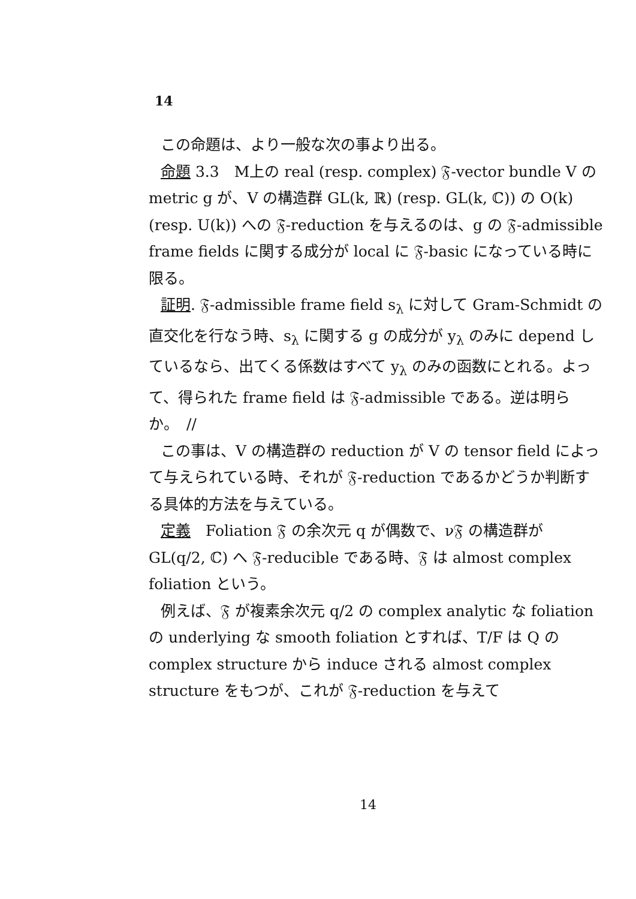14
この命題は、より一般な次の事より出る。
命題 3.3　M上の real (resp. complex) 𝔉-vector bundle V の metric g が、V の構造群 GL(k, ℝ) (resp. GL(k, ℂ)) の O(k) (resp. U(k)) への 𝔉-reduction を与えるのは、g の 𝔉-admissible frame fields に関する成分が local に 𝔉-basic になっている時に限る。
証明. 𝔉-admissible frame field s<sub>λ</sub> に対して Gram-Schmidt の直交化を行なう時、s<sub>λ</sub> に関する g の成分が y<sub>λ</sub> のみに depend しているなら、出てくる係数はすべて y<sub>λ</sub> のみの函数にとれる。よって、得られた frame field は 𝔉-admissible である。逆は明らか。　//
この事は、V の構造群の reduction が V の tensor field によって与えられている時、それが 𝔉-reduction であるかどうか判断する具体的方法を与えている。
定義　Foliation 𝔉 の余次元 q が偶数で、ν𝔉 の構造群が GL(q/2, ℂ) へ 𝔉-reducible である時、𝔉 は almost complex foliation という。
例えば、𝔉 が複素余次元 q/2 の complex analytic な foliation の underlying な smooth foliation とすれば、T/F は Q の complex structure から induce される almost complex structure をもつが、これが 𝔉-reduction を与えて
14